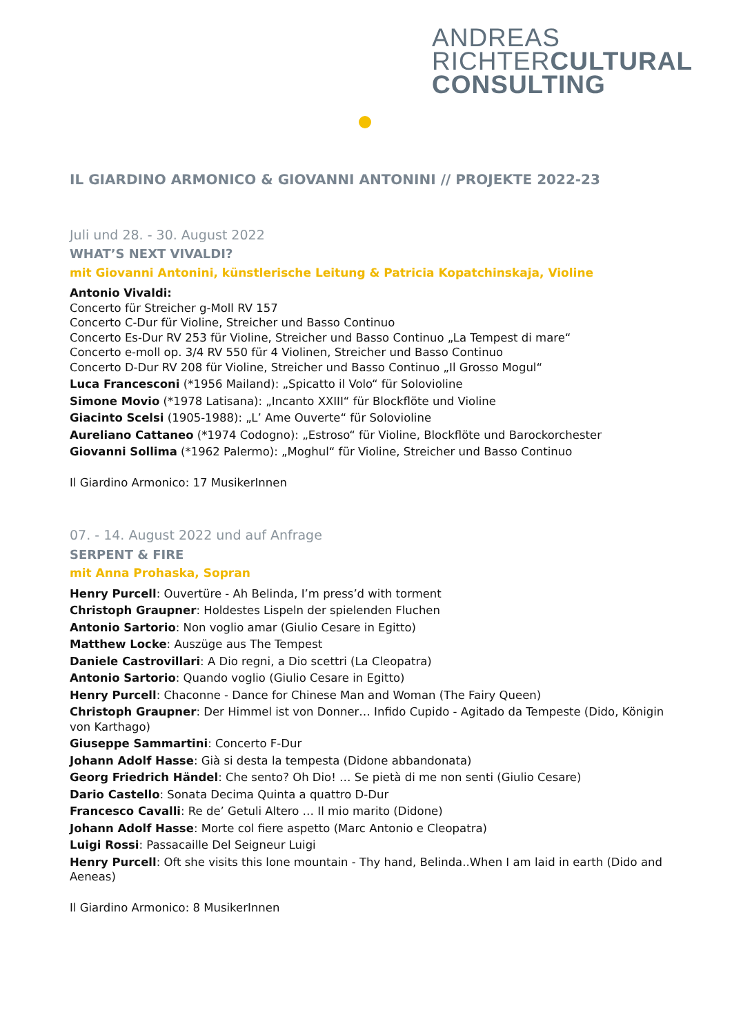ANDREAS
RICHTERCULTURAL
CONSULTING
IL GIARDINO ARMONICO & GIOVANNI ANTONINI // PROJEKTE 2022-23
Juli und 28. - 30. August 2022
WHAT’S NEXT VIVALDI?
mit Giovanni Antonini, künstlerische Leitung & Patricia Kopatchinskaja, Violine
Antonio Vivaldi:
Concerto für Streicher g-Moll RV 157
Concerto C-Dur für Violine, Streicher und Basso Continuo
Concerto Es-Dur RV 253 für Violine, Streicher und Basso Continuo „La Tempest di mare“
Concerto e-moll op. 3/4 RV 550 für 4 Violinen, Streicher und Basso Continuo
Concerto D-Dur RV 208 für Violine, Streicher und Basso Continuo „Il Grosso Mogul“
Luca Francesconi (*1956 Mailand): „Spicatto il Volo“ für Solovioline
Simone Movio (*1978 Latisana): „Incanto XXIII“ für Blockflöte und Violine
Giacinto Scelsi (1905-1988): „L’ Ame Ouverte“ für Solovioline
Aureliano Cattaneo (*1974 Codogno): „Estroso“ für Violine, Blockflöte und Barockorchester
Giovanni Sollima (*1962 Palermo): „Moghul“ für Violine, Streicher und Basso Continuo
Il Giardino Armonico: 17 MusikerInnen
07. - 14. August 2022 und auf Anfrage
SERPENT & FIRE
mit Anna Prohaska, Sopran
Henry Purcell: Ouvertüre - Ah Belinda, I’m press’d with torment
Christoph Graupner: Holdestes Lispeln der spielenden Fluchen
Antonio Sartorio: Non voglio amar (Giulio Cesare in Egitto)
Matthew Locke: Auszüge aus The Tempest
Daniele Castrovillari: A Dio regni, a Dio scettri (La Cleopatra)
Antonio Sartorio: Quando voglio (Giulio Cesare in Egitto)
Henry Purcell: Chaconne - Dance for Chinese Man and Woman (The Fairy Queen)
Christoph Graupner: Der Himmel ist von Donner… Infido Cupido - Agitado da Tempeste (Dido, Königin von Karthago)
Giuseppe Sammartini: Concerto F-Dur
Johann Adolf Hasse: Già si desta la tempesta (Didone abbandonata)
Georg Friedrich Händel: Che sento? Oh Dio! … Se pietà di me non senti (Giulio Cesare)
Dario Castello: Sonata Decima Quinta a quattro D-Dur
Francesco Cavalli: Re de’ Getuli Altero … Il mio marito (Didone)
Johann Adolf Hasse: Morte col fiere aspetto (Marc Antonio e Cleopatra)
Luigi Rossi: Passacaille Del Seigneur Luigi
Henry Purcell: Oft she visits this lone mountain - Thy hand, Belinda..When I am laid in earth (Dido and Aeneas)
Il Giardino Armonico: 8 MusikerInnen